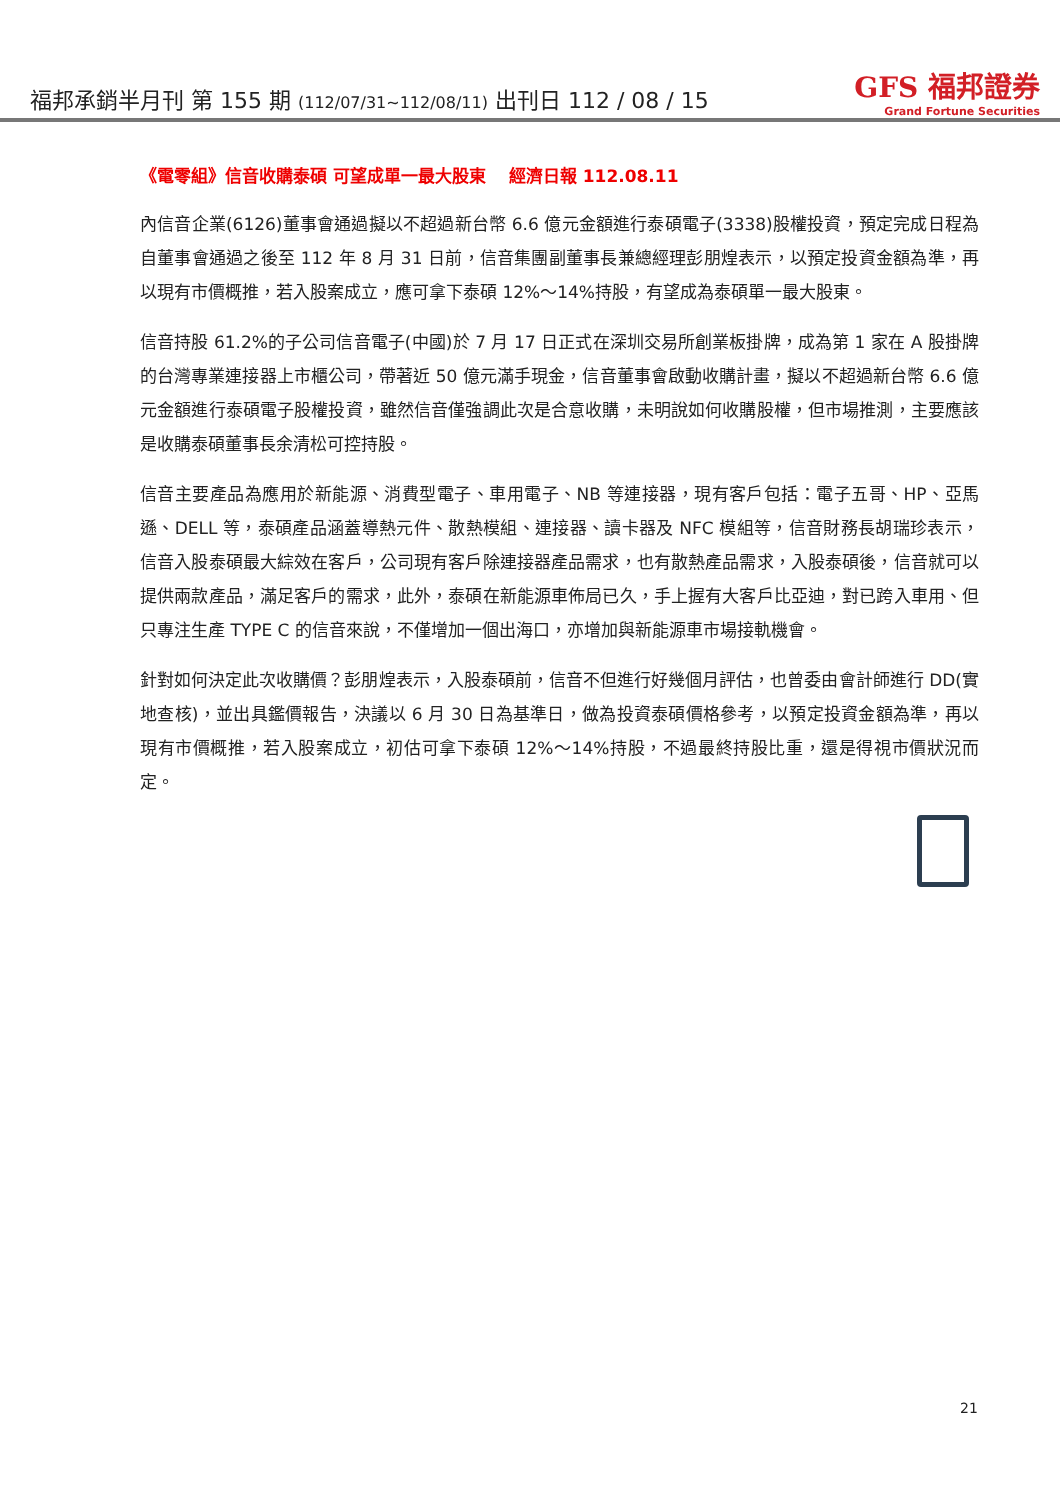福邦承銷半月刊 第 155 期 (112/07/31~112/08/11) 出刊日 112 / 08 / 15
GFS 福邦證券
Grand Fortune Securities
《電零組》信音收購泰碩 可望成單一最大股東　 經濟日報 112.08.11
內信音企業(6126)董事會通過擬以不超過新台幣 6.6 億元金額進行泰碩電子(3338)股權投資，預定完成日程為自董事會通過之後至 112 年 8 月 31 日前，信音集團副董事長兼總經理彭朋煌表示，以預定投資金額為準，再以現有市價概推，若入股案成立，應可拿下泰碩 12%～14%持股，有望成為泰碩單一最大股東。
信音持股 61.2%的子公司信音電子(中國)於 7 月 17 日正式在深圳交易所創業板掛牌，成為第 1 家在 A 股掛牌的台灣專業連接器上市櫃公司，帶著近 50 億元滿手現金，信音董事會啟動收購計畫，擬以不超過新台幣 6.6 億元金額進行泰碩電子股權投資，雖然信音僅強調此次是合意收購，未明說如何收購股權，但市場推測，主要應該是收購泰碩董事長余清松可控持股。
信音主要產品為應用於新能源、消費型電子、車用電子、NB 等連接器，現有客戶包括：電子五哥、HP、亞馬遜、DELL 等，泰碩產品涵蓋導熱元件、散熱模組、連接器、讀卡器及 NFC 模組等，信音財務長胡瑞珍表示，信音入股泰碩最大綜效在客戶，公司現有客戶除連接器產品需求，也有散熱產品需求，入股泰碩後，信音就可以提供兩款產品，滿足客戶的需求，此外，泰碩在新能源車佈局已久，手上握有大客戶比亞迪，對已跨入車用、但只專注生產 TYPE C 的信音來說，不僅增加一個出海口，亦增加與新能源車市場接軌機會。
針對如何決定此次收購價？彭朋煌表示，入股泰碩前，信音不但進行好幾個月評估，也曾委由會計師進行 DD(實地查核)，並出具鑑價報告，決議以 6 月 30 日為基準日，做為投資泰碩價格參考，以預定投資金額為準，再以現有市價概推，若入股案成立，初估可拿下泰碩 12%～14%持股，不過最終持股比重，還是得視市價狀況而定。
21